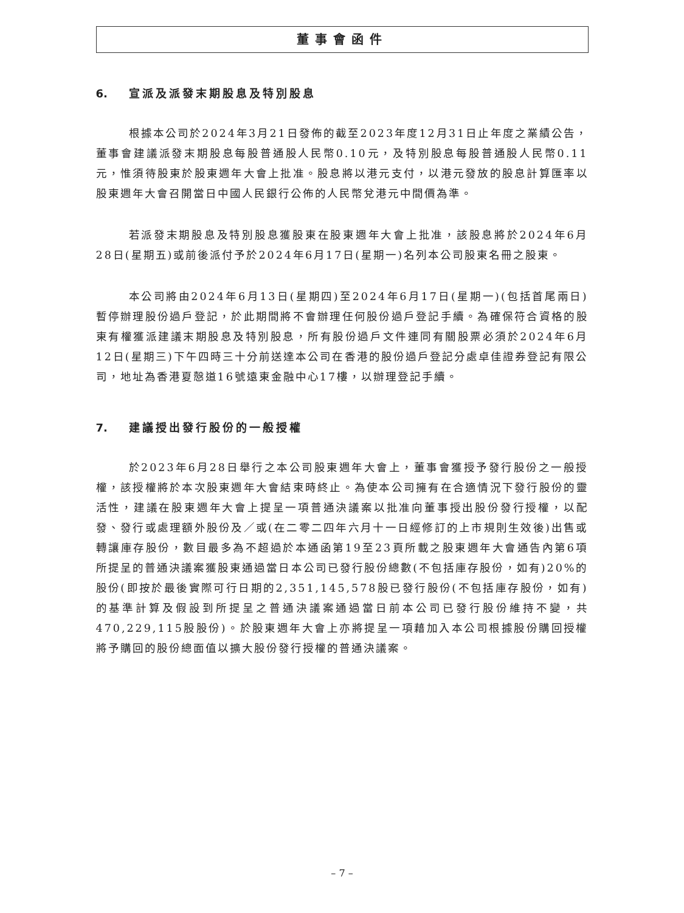董事會函件
6. 宣派及派發末期股息及特別股息
根據本公司於2024年3月21日發佈的截至2023年度12月31日止年度之業績公告，董事會建議派發末期股息每股普通股人民幣0.10元，及特別股息每股普通股人民幣0.11元，惟須待股東於股東週年大會上批准。股息將以港元支付，以港元發放的股息計算匯率以股東週年大會召開當日中國人民銀行公佈的人民幣兌港元中間價為準。
若派發末期股息及特別股息獲股東在股東週年大會上批准，該股息將於2024年6月28日(星期五)或前後派付予於2024年6月17日(星期一)名列本公司股東名冊之股東。
本公司將由2024年6月13日(星期四)至2024年6月17日(星期一)(包括首尾兩日)暫停辦理股份過戶登記，於此期間將不會辦理任何股份過戶登記手續。為確保符合資格的股東有權獲派建議末期股息及特別股息，所有股份過戶文件連同有關股票必須於2024年6月12日(星期三)下午四時三十分前送達本公司在香港的股份過戶登記分處卓佳證券登記有限公司，地址為香港夏慤道16號遠東金融中心17樓，以辦理登記手續。
7. 建議授出發行股份的一般授權
於2023年6月28日舉行之本公司股東週年大會上，董事會獲授予發行股份之一般授權，該授權將於本次股東週年大會結束時終止。為使本公司擁有在合適情況下發行股份的靈活性，建議在股東週年大會上提呈一項普通決議案以批准向董事授出股份發行授權，以配發、發行或處理額外股份及／或(在二零二四年六月十一日經修訂的上市規則生效後)出售或轉讓庫存股份，數目最多為不超過於本通函第19至23頁所載之股東週年大會通告內第6項所提呈的普通決議案獲股東通過當日本公司已發行股份總數(不包括庫存股份，如有)20%的股份(即按於最後實際可行日期的2,351,145,578股已發行股份(不包括庫存股份，如有)的基準計算及假設到所提呈之普通決議案通過當日前本公司已發行股份維持不變，共470,229,115股股份)。於股東週年大會上亦將提呈一項藉加入本公司根據股份購回授權將予購回的股份總面值以擴大股份發行授權的普通決議案。
– 7 –